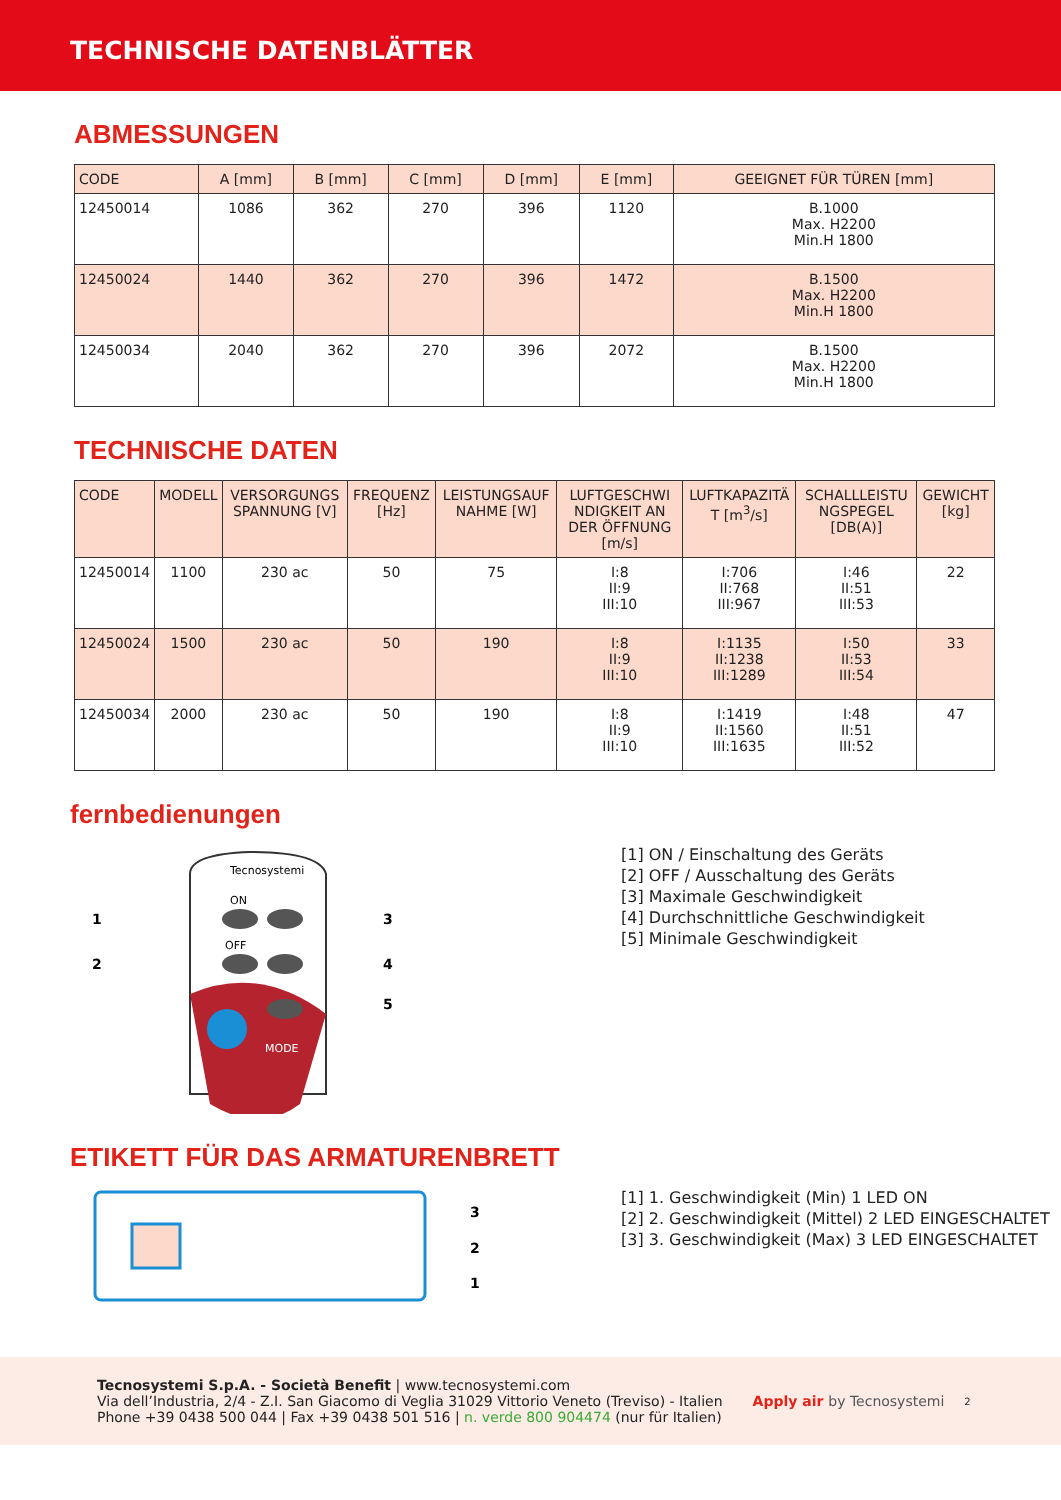TECHNISCHE DATENBLÄTTER
ABMESSUNGEN
| CODE | A [mm] | B [mm] | C [mm] | D [mm] | E [mm] | GEEIGNET FÜR TÜREN [mm] |
| --- | --- | --- | --- | --- | --- | --- |
| 12450014 | 1086 | 362 | 270 | 396 | 1120 | B.1000 Max. H2200 Min.H 1800 |
| 12450024 | 1440 | 362 | 270 | 396 | 1472 | B.1500 Max. H2200 Min.H 1800 |
| 12450034 | 2040 | 362 | 270 | 396 | 2072 | B.1500 Max. H2200 Min.H 1800 |
TECHNISCHE DATEN
| CODE | MODELL | VERSORGUNGS SPANNUNG [V] | FREQUENZ [Hz] | LEISTUNGSAUF NAHME [W] | LUFTGESCHWI NDIGKEIT AN DER ÖFFNUNG [m/s] | LUFTKAPAZITÄ T [m<sup>3</sup>/s] | SCHALLLEISTU NGSPEGEL [DB(A)] | GEWICHT [kg] |
| --- | --- | --- | --- | --- | --- | --- | --- | --- |
| 12450014 | 1100 | 230 ac | 50 | 75 | I:8 II:9 III:10 | I:706 II:768 III:967 | I:46 II:51 III:53 | 22 |
| 12450024 | 1500 | 230 ac | 50 | 190 | I:8 II:9 III:10 | I:1135 II:1238 III:1289 | I:50 II:53 III:54 | 33 |
| 12450034 | 2000 | 230 ac | 50 | 190 | I:8 II:9 III:10 | I:1419 II:1560 III:1635 | I:48 II:51 III:52 | 47 |
fernbedienungen
Tecnosystemi
ON
OFF
MODE
1
2
3
4
5
[1] ON / Einschaltung des Geräts
[2] OFF / Ausschaltung des Geräts
[3] Maximale Geschwindigkeit
[4] Durchschnittliche Geschwindigkeit
[5] Minimale Geschwindigkeit
ETIKETT FÜR DAS ARMATURENBRETT
3
2
1
[1] 1. Geschwindigkeit (Min) 1 LED ON
[2] 2. Geschwindigkeit (Mittel) 2 LED EINGESCHALTET
[3] 3. Geschwindigkeit (Max) 3 LED EINGESCHALTET
Tecnosystemi S.p.A. - Società Benefit | www.tecnosystemi.com
Via dell’Industria, 2/4 - Z.I. San Giacomo di Veglia 31029 Vittorio Veneto (Treviso) - Italien
Phone +39 0438 500 044 | Fax +39 0438 501 516 | n. verde 800 904474 (nur für Italien)
Apply air by Tecnosystemi
2